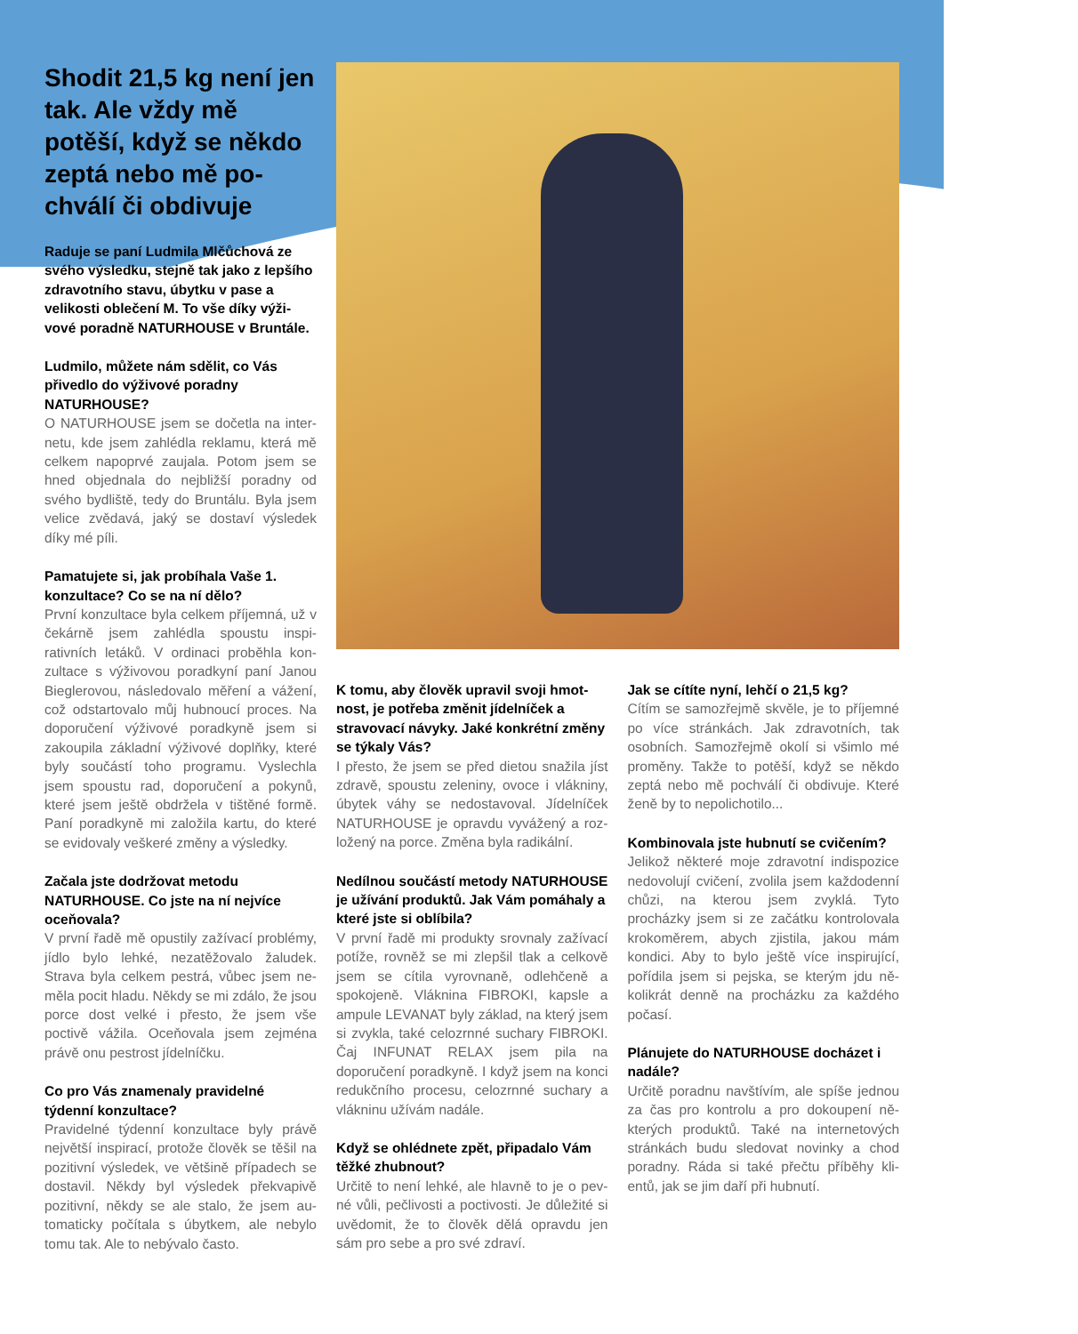Shodit 21,5 kg není jen tak. Ale vždy mě potěší, když se někdo zeptá nebo mě po­chválí či obdivuje
Raduje se paní Ludmila Mlčůchová ze svého výsledku, stejně tak jako z lep­šího zdravotního stavu, úbytku v pase a velikosti oblečení M. To vše díky výži­vové poradně NATURHOUSE v Bruntále.
Ludmilo, můžete nám sdělit, co Vás přivedlo do výživové poradny NATURHOUSE?
O NATURHOUSE jsem se dočetla na inter­netu, kde jsem zahlédla reklamu, která mě celkem napoprvé zaujala. Potom jsem se hned objednala do nejbližší poradny od svého bydliště, tedy do Bruntálu. Byla jsem velice zvědavá, jaký se dostaví výsledek díky mé píli.
Pamatujete si, jak probíhala Vaše 1. konzultace? Co se na ní dělo?
První konzultace byla celkem příjemná, už v čekárně jsem zahlédla spoustu inspi­rativních letáků. V ordinaci proběhla kon­zultace s výživovou poradkyní paní Janou Bieglerovou, následovalo měření a vážení, což odstartovalo můj hubnoucí proces. Na doporučení výživové poradkyně jsem si zakoupila základní výživové doplňky, kte­ré byly součástí toho programu. Vyslechla jsem spoustu rad, doporučení a pokynů, které jsem ještě obdržela v tištěné formě. Paní poradkyně mi založila kartu, do které se evidovaly veškeré změny a výsledky.
Začala jste dodržovat metodu NATURHOUSE. Co jste na ní nejvíce oceňovala?
V první řadě mě opustily zažívací problé­my, jídlo bylo lehké, nezatěžovalo žaludek. Strava byla celkem pestrá, vůbec jsem ne­měla pocit hladu. Někdy se mi zdálo, že jsou porce dost velké i přesto, že jsem vše poctivě vážila. Oceňovala jsem zejména právě onu pestrost jídelníčku.
Co pro Vás znamenaly pravidelné týdenní konzultace?
Pravidelné týdenní konzultace byly právě největší inspirací, protože člověk se těšil na pozitivní výsledek, ve většině případech se dostavil. Někdy byl výsledek překvapivě pozitivní, někdy se ale stalo, že jsem au­tomaticky počítala s úbytkem, ale nebylo tomu tak. Ale to nebývalo často.
K tomu, aby člověk upravil svoji hmot­nost, je potřeba změnit jídelníček a stravovací návyky. Jaké konkrétní změny se týkaly Vás?
I přesto, že jsem se před dietou snažila jíst zdravě, spoustu zeleniny, ovoce i vlákniny, úbytek váhy se nedostavoval. Jídelníček NATURHOUSE je opravdu vyvážený a roz­ložený na porce. Změna byla radikální.
Nedílnou součástí metody NATUR­HOUSE je užívání produktů. Jak Vám pomáhaly a které jste si oblíbila?
V první řadě mi produkty srovnaly zaží­vací potíže, rovněž se mi zlepšil tlak a cel­kově jsem se cítila vyrovnaně, odlehčeně a spokojeně. Vláknina FIBROKI, kapsle a ampule LEVANAT byly základ, na který jsem si zvykla, také celozrnné suchary FI­BROKI. Čaj INFUNAT RELAX jsem pila na doporučení poradkyně. I když jsem na kon­ci redukčního procesu, celozrnné suchary a vlákninu užívám nadále.
Když se ohlédnete zpět, připadalo Vám těžké zhubnout?
Určitě to není lehké, ale hlavně to je o pev­né vůli, pečlivosti a poctivosti. Je důležité si uvědomit, že to člověk dělá opravdu jen sám pro sebe a pro své zdraví.
Jak se cítíte nyní, lehčí o 21,5 kg?
Cítím se samozřejmě skvěle, je to příjem­né po více stránkách. Jak zdravotních, tak osobních. Samozřejmě okolí si všimlo mé proměny. Takže to potěší, když se někdo zeptá nebo mě pochválí či obdivuje. Které ženě by to nepolichotilo...
Kombinovala jste hubnutí se cvičením?
Jelikož některé moje zdravotní indispozi­ce nedovolují cvičení, zvolila jsem každo­denní chůzi, na kterou jsem zvyklá. Tyto procházky jsem si ze začátku kontrolovala krokoměrem, abych zjistila, jakou mám kondici. Aby to bylo ještě více inspirující, pořídila jsem si pejska, se kterým jdu ně­kolikrát denně na procházku za každého počasí.
Plánujete do NATURHOUSE docházet i nadále?
Určitě poradnu navštívím, ale spíše jednou za čas pro kontrolu a pro dokoupení ně­kterých produktů. Také na internetových stránkách budu sledovat novinky a chod poradny. Ráda si také přečtu příběhy kli­entů, jak se jim daří při hubnutí.